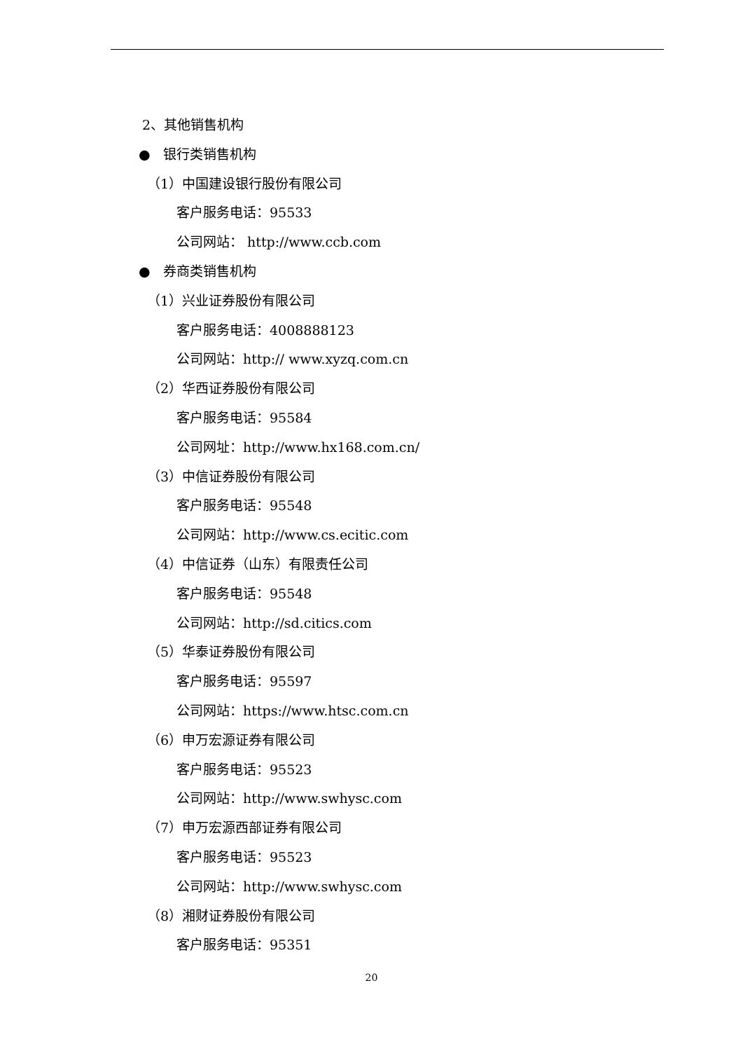2、其他销售机构
● 银行类销售机构
（1）中国建设银行股份有限公司
客户服务电话：95533
公司网站： http://www.ccb.com
● 券商类销售机构
（1）兴业证券股份有限公司
客户服务电话：4008888123
公司网站：http:// www.xyzq.com.cn
（2）华西证券股份有限公司
客户服务电话：95584
公司网址：http://www.hx168.com.cn/
（3）中信证券股份有限公司
客户服务电话：95548
公司网站：http://www.cs.ecitic.com
（4）中信证券（山东）有限责任公司
客户服务电话：95548
公司网站：http://sd.citics.com
（5）华泰证券股份有限公司
客户服务电话：95597
公司网站：https://www.htsc.com.cn
（6）申万宏源证券有限公司
客户服务电话：95523
公司网站：http://www.swhysc.com
（7）申万宏源西部证券有限公司
客户服务电话：95523
公司网站：http://www.swhysc.com
（8）湘财证券股份有限公司
客户服务电话：95351
20